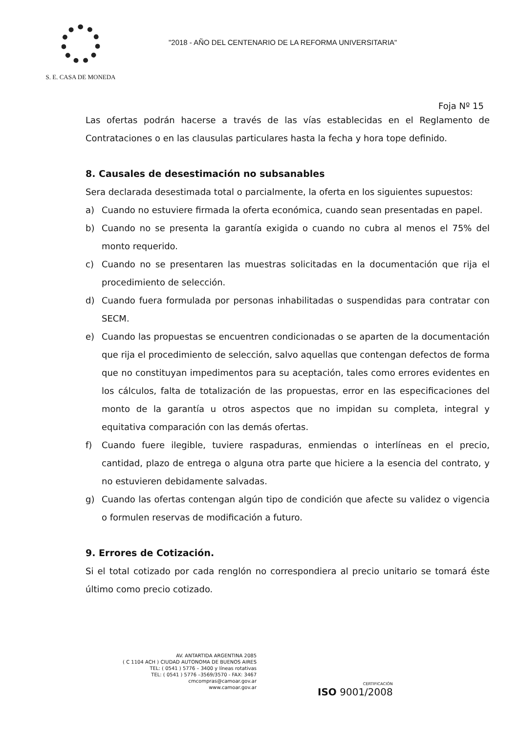S. E. CASA DE MONEDA
"2018 - AÑO DEL CENTENARIO DE LA REFORMA UNIVERSITARIA"
Foja Nº 15
Las ofertas podrán hacerse a través de las vías establecidas en el Reglamento de Contrataciones o en las clausulas particulares hasta la fecha y hora tope definido.
8. Causales de desestimación no subsanables
Sera declarada desestimada total o parcialmente, la oferta en los siguientes supuestos:
a) Cuando no estuviere firmada la oferta económica, cuando sean presentadas en papel.
b) Cuando no se presenta la garantía exigida o cuando no cubra al menos el 75% del monto requerido.
c) Cuando no se presentaren las muestras solicitadas en la documentación que rija el procedimiento de selección.
d) Cuando fuera formulada por personas inhabilitadas o suspendidas para contratar con SECM.
e) Cuando las propuestas se encuentren condicionadas o se aparten de la documentación que rija el procedimiento de selección, salvo aquellas que contengan defectos de forma que no constituyan impedimentos para su aceptación, tales como errores evidentes en los cálculos, falta de totalización de las propuestas, error en las especificaciones del monto de la garantía u otros aspectos que no impidan su completa, integral y equitativa comparación con las demás ofertas.
f) Cuando fuere ilegible, tuviere raspaduras, enmiendas o interlíneas en el precio, cantidad, plazo de entrega o alguna otra parte que hiciere a la esencia del contrato, y no estuvieren debidamente salvadas.
g) Cuando las ofertas contengan algún tipo de condición que afecte su validez o vigencia o formulen reservas de modificación a futuro.
9. Errores de Cotización.
Si el total cotizado por cada renglón no correspondiera al precio unitario se tomará éste último como precio cotizado.
AV. ANTARTIDA ARGENTINA 2085
( C 1104 ACH ) CIUDAD AUTONOMA DE BUENOS AIRES
TEL: ( 0541 ) 5776 – 3400 y líneas rotativas
TEL: ( 0541 ) 5776 –3569/3570 - FAX: 3467
cmcompras@camoar.gov.ar
www.camoar.gov.ar
CERTIFICACIÓN
ISO 9001/2008